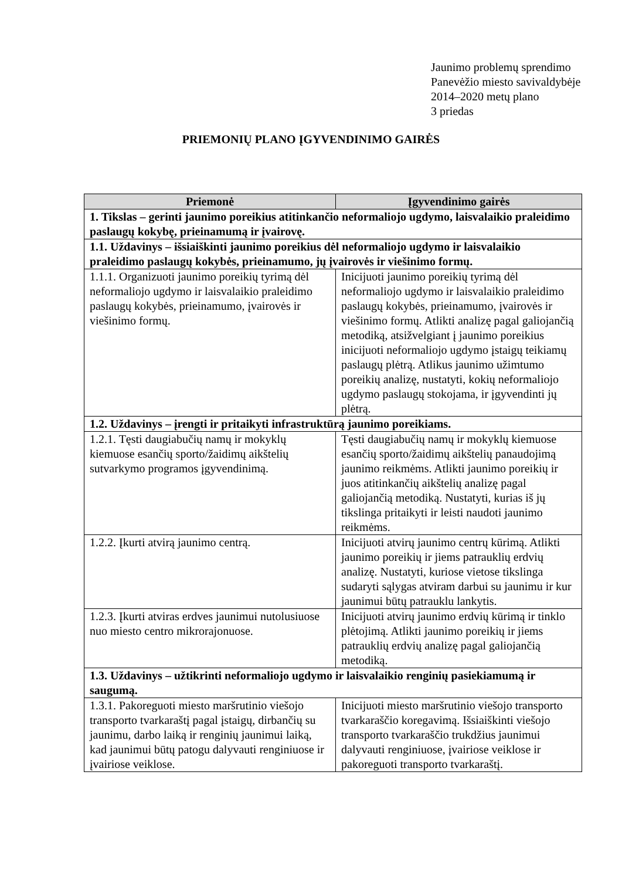Jaunimo problemų sprendimo
Panevėžio miesto savivaldybėje
2014–2020 metų plano
3 priedas
PRIEMONIŲ PLANO ĮGYVENDINIMO GAIRĖS
| Priemonė | Įgyvendinimo gairės |
| --- | --- |
| 1. Tikslas – gerinti jaunimo poreikius atitinkančio neformaliojo ugdymo, laisvalaikio praleidimo paslaugų kokybę, prieinamumą ir įvairovę. | |
| 1.1. Uždavinys – išsiaiškinti jaunimo poreikius dėl neformaliojo ugdymo ir laisvalaikio praleidimo paslaugų kokybės, prieinamumo, jų įvairovės ir viešinimo formų. | |
| 1.1.1. Organizuoti jaunimo poreikių tyrimą dėl neformaliojo ugdymo ir laisvalaikio praleidimo paslaugų kokybės, prieinamumo, įvairovės ir viešinimo formų. | Inicijuoti jaunimo poreikių tyrimą dėl neformaliojo ugdymo ir laisvalaikio praleidimo paslaugų kokybės, prieinamumo, įvairovės ir viešinimo formų. Atlikti analizę pagal galiojančią metodiką, atsižvelgiant į jaunimo poreikius inicijuoti neformaliojo ugdymo įstaigų teikiamų paslaugų plėtrą. Atlikus jaunimo užimtumo poreikių analizę, nustatyti, kokių neformaliojo ugdymo paslaugų stokojama, ir įgyvendinti jų plėtrą. |
| 1.2. Uždavinys – įrengti ir pritaikyti infrastruktūrą jaunimo poreikiams. | |
| 1.2.1. Tęsti daugiabučių namų ir mokyklų kiemuose esančių sporto/žaidimų aikštelių sutvarkymo programos įgyvendinimą. | Tęsti daugiabučių namų ir mokyklų kiemuose esančių sporto/žaidimų aikštelių panaudojimą jaunimo reikmėms. Atlikti jaunimo poreikių ir juos atitinkančių aikštelių analizę pagal galiojančią metodiką. Nustatyti, kurias iš jų tikslinga pritaikyti ir leisti naudoti jaunimo reikmėms. |
| 1.2.2. Įkurti atvirą jaunimo centrą. | Inicijuoti atvirų jaunimo centrų kūrimą. Atlikti jaunimo poreikių ir jiems patrauklių erdvių analizę. Nustatyti, kuriose vietose tikslinga sudaryti sąlygas atviram darbui su jaunimu ir kur jaunimui būtų patrauklu lankytis. |
| 1.2.3. Įkurti atviras erdves jaunimui nutolusiuose nuo miesto centro mikrorajonuose. | Inicijuoti atvirų jaunimo erdvių kūrimą ir tinklo plėtojimą. Atlikti jaunimo poreikių ir jiems patrauklių erdvių analizę pagal galiojančią metodiką. |
| 1.3. Uždavinys – užtikrinti neformaliojo ugdymo ir laisvalaikio renginių pasiekiamumą ir saugumą. | |
| 1.3.1. Pakoreguoti miesto maršrutinio viešojo transporto tvarkaraštį pagal įstaigų, dirbančių su jaunimu, darbo laiką ir renginių jaunimui laiką, kad jaunimui būtų patogu dalyvauti renginiuose ir įvairiose veiklose. | Inicijuoti miesto maršrutinio viešojo transporto tvarkaraščio koregavimą. Išsiaiškinti viešojo transporto tvarkaraščio trukdžius jaunimui dalyvauti renginiuose, įvairiose veiklose ir pakoreguoti transporto tvarkaraštį. |